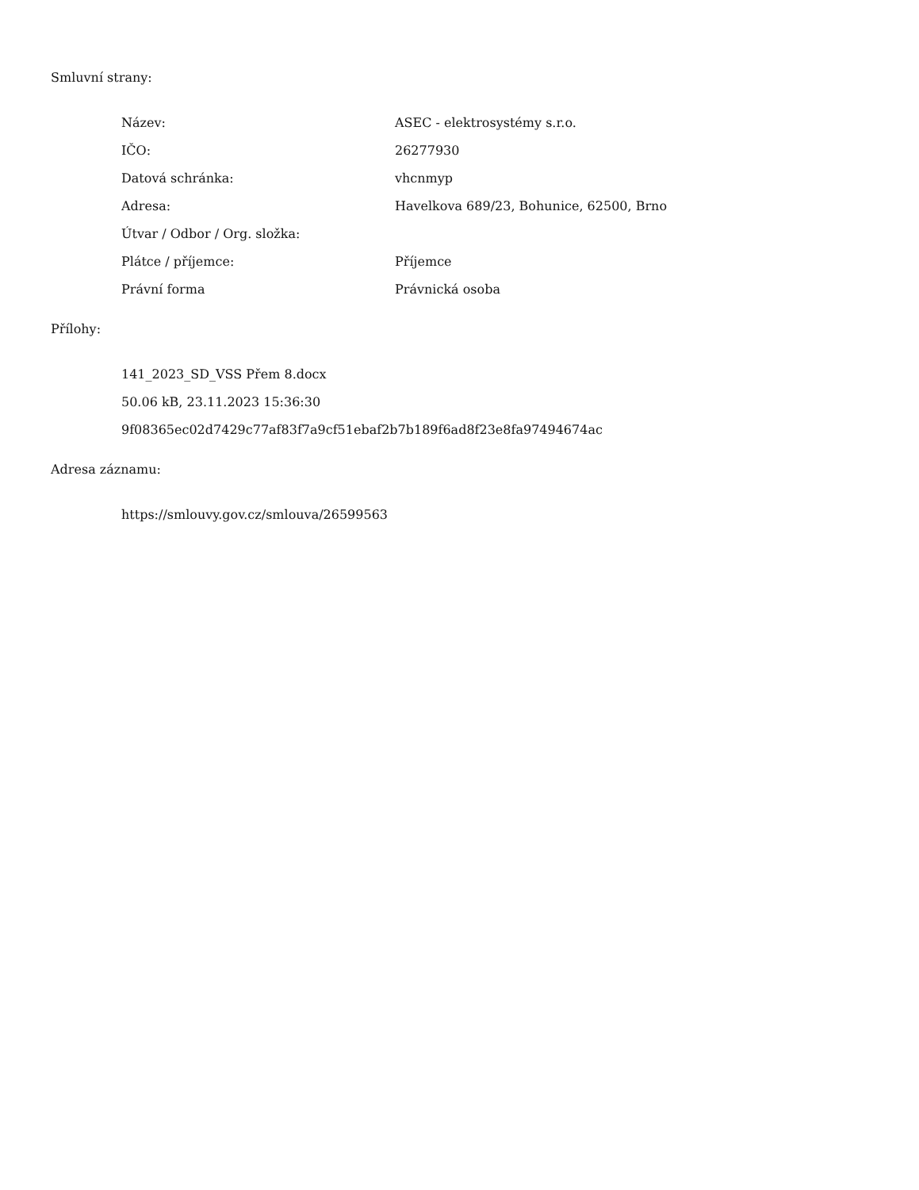Smluvní strany:
| Název: | ASEC - elektrosystémy s.r.o. |
| IČO: | 26277930 |
| Datová schránka: | vhcnmyp |
| Adresa: | Havelkova 689/23, Bohunice, 62500, Brno |
| Útvar / Odbor / Org. složka: | |
| Plátce / příjemce: | Příjemce |
| Právní forma | Právnická osoba |
Přílohy:
141_2023_SD_VSS Přem 8.docx
50.06 kB, 23.11.2023 15:36:30
9f08365ec02d7429c77af83f7a9cf51ebaf2b7b189f6ad8f23e8fa97494674ac
Adresa záznamu:
https://smlouvy.gov.cz/smlouva/26599563